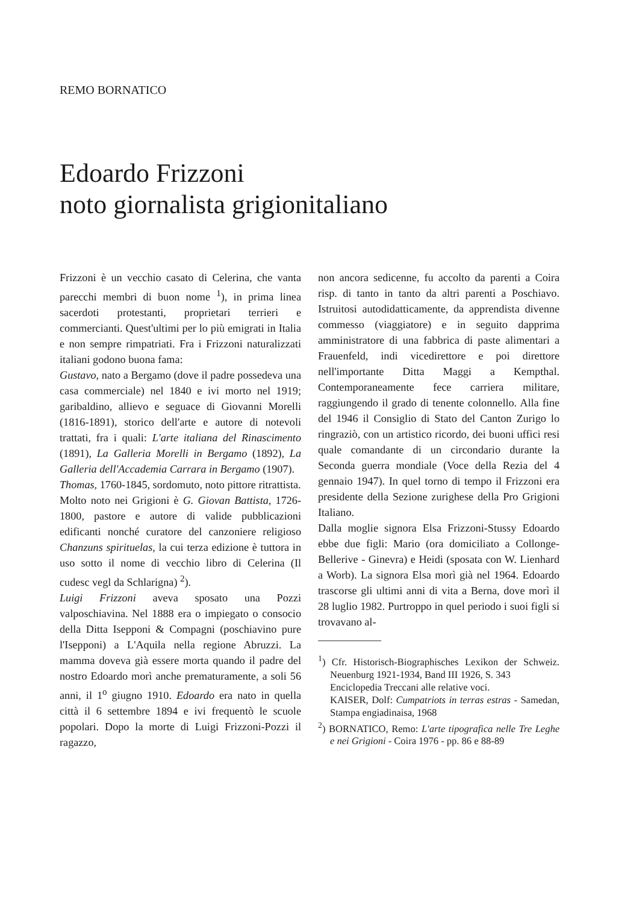REMO BORNATICO
Edoardo Frizzoni
noto giornalista grigionitaliano
Frizzoni è un vecchio casato di Celerina, che vanta parecchi membri di buon nome <sup>1</sup>), in prima linea sacerdoti protestanti, proprietari terrieri e commercianti. Quest'ultimi per lo più emigrati in Italia e non sempre rimpatriati. Fra i Frizzoni naturalizzati italiani godono buona fama:
Gustavo, nato a Bergamo (dove il padre possedeva una casa commerciale) nel 1840 e ivi morto nel 1919; garibaldino, allievo e seguace di Giovanni Morelli (1816-1891), storico dell'arte e autore di notevoli trattati, fra i quali: L'arte italiana del Rinascimento (1891), La Galleria Morelli in Bergamo (1892), La Galleria dell'Accademia Carrara in Bergamo (1907).
Thomas, 1760-1845, sordomuto, noto pittore ritrattista.
Molto noto nei Grigioni è G. Giovan Battista, 1726-1800, pastore e autore di valide pubblicazioni edificanti nonché curatore del canzoniere religioso Chanzuns spirituelas, la cui terza edizione è tuttora in uso sotto il nome di vecchio libro di Celerina (Il cudesc vegl da Schlarigna) <sup>2</sup>).
Luigi Frizzoni aveva sposato una Pozzi valposchiavina. Nel 1888 era o impiegato o consocio della Ditta Isepponi & Compagni (poschiavino pure l'Isepponi) a L'Aquila nella regione Abruzzi. La mamma doveva già essere morta quando il padre del nostro Edoardo morì anche prematuramente, a soli 56 anni, il 1<sup>o</sup> giugno 1910. Edoardo era nato in quella città il 6 settembre 1894 e ivi frequentò le scuole popolari. Dopo la morte di Luigi Frizzoni-Pozzi il ragazzo,
non ancora sedicenne, fu accolto da parenti a Coira risp. di tanto in tanto da altri parenti a Poschiavo. Istruitosi autodidatticamente, da apprendista divenne commesso (viaggiatore) e in seguito dapprima amministratore di una fabbrica di paste alimentari a Frauenfeld, indi vicedirettore e poi direttore nell'importante Ditta Maggi a Kempthal. Contemporaneamente fece carriera militare, raggiungendo il grado di tenente colonnello. Alla fine del 1946 il Consiglio di Stato del Canton Zurigo lo ringraziò, con un artistico ricordo, dei buoni uffici resi quale comandante di un circondario durante la Seconda guerra mondiale (Voce della Rezia del 4 gennaio 1947). In quel torno di tempo il Frizzoni era presidente della Sezione zurighese della Pro Grigioni Italiano.
Dalla moglie signora Elsa Frizzoni-Stussy Edoardo ebbe due figli: Mario (ora domiciliato a Collonge-Bellerive - Ginevra) e Heidi (sposata con W. Lienhard a Worb). La signora Elsa morì già nel 1964. Edoardo trascorse gli ultimi anni di vita a Berna, dove morì il 28 luglio 1982. Purtroppo in quel periodo i suoi figli si trovavano al-
<sup>1</sup>) Cfr. Historisch-Biographisches Lexikon der Schweiz. Neuenburg 1921-1934, Band III 1926, S. 343
Enciclopedia Treccani alle relative voci.
KAISER, Dolf: Cumpatriots in terras estras - Samedan, Stampa engiadinaisa, 1968
<sup>2</sup>) BORNATICO, Remo: L'arte tipografica nelle Tre Leghe e nei Grigioni - Coira 1976 - pp. 86 e 88-89